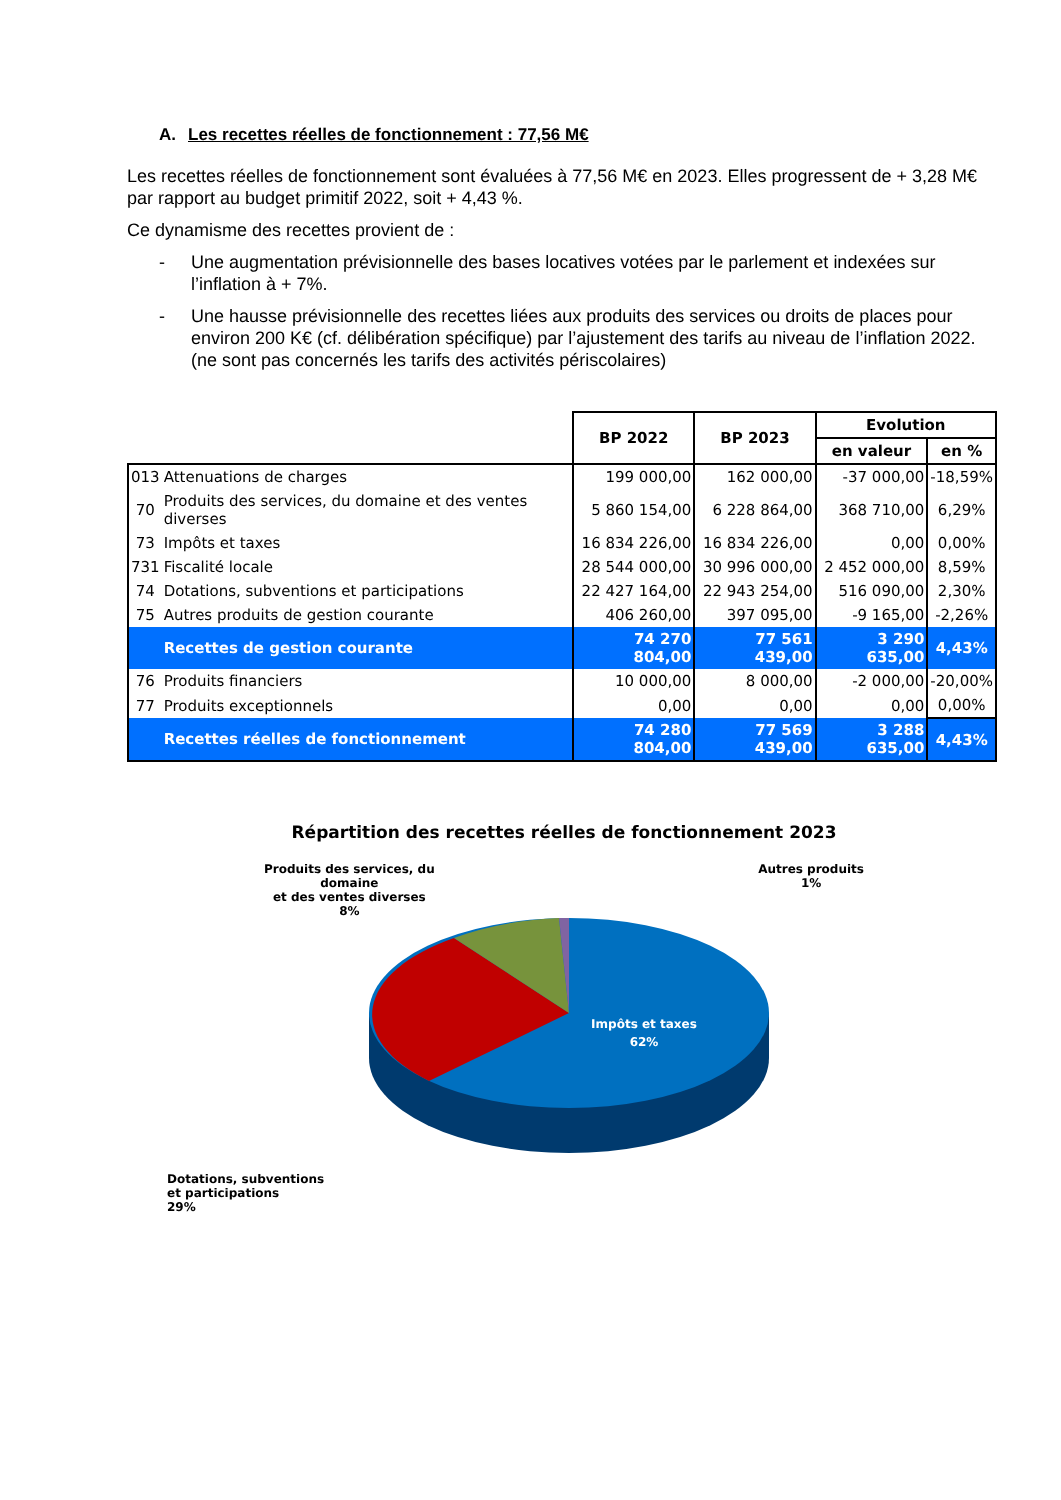A. Les recettes réelles de fonctionnement : 77,56 M€
Les recettes réelles de fonctionnement sont évaluées à 77,56 M€ en 2023. Elles progressent de + 3,28 M€ par rapport au budget primitif 2022, soit + 4,43 %.
Ce dynamisme des recettes provient de :
- Une augmentation prévisionnelle des bases locatives votées par le parlement et indexées sur l’inflation à + 7%.
- Une hausse prévisionnelle des recettes liées aux produits des services ou droits de places pour environ 200 K€ (cf. délibération spécifique) par l’ajustement des tarifs au niveau de l’inflation 2022. (ne sont pas concernés les tarifs des activités périscolaires)
| | | BP 2022 | BP 2023 | Evolution | |
| --- | --- | --- | --- | --- | --- |
| | | | | en valeur | en % |
| 013 | Attenuations de charges | 199 000,00 | 162 000,00 | -37 000,00 | -18,59% |
| 70 | Produits des services, du domaine et des ventes diverses | 5 860 154,00 | 6 228 864,00 | 368 710,00 | 6,29% |
| 73 | Impôts et taxes | 16 834 226,00 | 16 834 226,00 | 0,00 | 0,00% |
| 731 | Fiscalité locale | 28 544 000,00 | 30 996 000,00 | 2 452 000,00 | 8,59% |
| 74 | Dotations, subventions et participations | 22 427 164,00 | 22 943 254,00 | 516 090,00 | 2,30% |
| 75 | Autres produits de gestion courante | 406 260,00 | 397 095,00 | -9 165,00 | -2,26% |
| | Recettes de gestion courante | 74 270 804,00 | 77 561 439,00 | 3 290 635,00 | 4,43% |
| 76 | Produits financiers | 10 000,00 | 8 000,00 | -2 000,00 | -20,00% |
| 77 | Produits exceptionnels | 0,00 | 0,00 | 0,00 | 0,00% |
| | Recettes réelles de fonctionnement | 74 280 804,00 | 77 569 439,00 | 3 288 635,00 | 4,43% |
Répartition des recettes réelles de fonctionnement 2023
Produits des services, du
domaine
et des ventes diverses
8%
Autres produits
1%
Impôts et taxes
62%
Dotations, subventions
et participations
29%